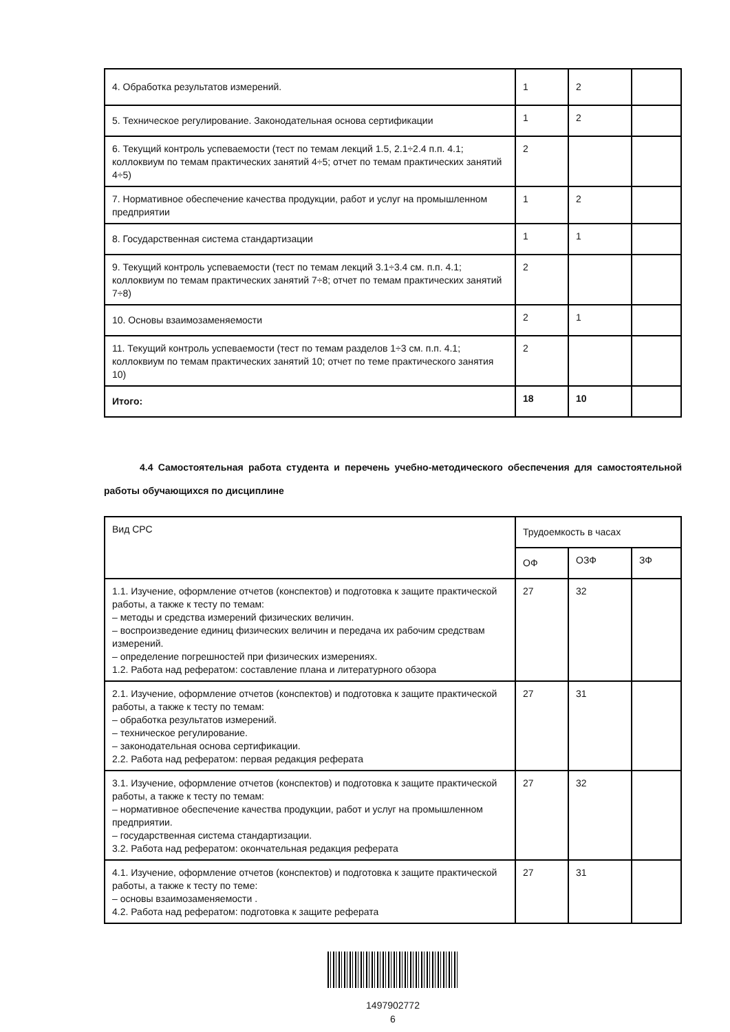| 4. Обработка результатов измерений. | 1 | 2 | |
| 5. Техническое регулирование. Законодательная основа сертификации | 1 | 2 | |
| 6. Текущий контроль успеваемости (тест по темам лекций 1.5, 2.1÷2.4 п.п. 4.1; коллоквиум по темам практических занятий 4÷5; отчет по темам практических занятий 4÷5) | 2 | | |
| 7. Нормативное обеспечение качества продукции, работ и услуг на промышленном предприятии | 1 | 2 | |
| 8. Государственная система стандартизации | 1 | 1 | |
| 9. Текущий контроль успеваемости (тест по темам лекций 3.1÷3.4 см. п.п. 4.1; коллоквиум по темам практических занятий 7÷8; отчет по темам практических занятий 7÷8) | 2 | | |
| 10. Основы взаимозаменяемости | 2 | 1 | |
| 11. Текущий контроль успеваемости (тест по темам разделов 1÷3 см. п.п. 4.1; коллоквиум по темам практических занятий 10; отчет по теме практического занятия 10) | 2 | | |
| Итого: | 18 | 10 | |
4.4 Самостоятельная работа студента и перечень учебно-методического обеспечения для самостоятельной работы обучающихся по дисциплине
| Вид СРС | Трудоемкость в часах | | |
| --- | --- | --- | --- |
| | ОФ | ОЗФ | ЗФ |
| 1.1. Изучение, оформление отчетов (конспектов) и подготовка к защите практической работы, а также к тесту по темам: – методы и средства измерений физических величин. – воспроизведение единиц физических величин и передача их рабочим средствам измерений. – определение погрешностей при физических измерениях. 1.2. Работа над рефератом: составление плана и литературного обзора | 27 | 32 | |
| 2.1. Изучение, оформление отчетов (конспектов) и подготовка к защите практической работы, а также к тесту по темам: – обработка результатов измерений. – техническое регулирование. – законодательная основа сертификации. 2.2. Работа над рефератом: первая редакция реферата | 27 | 31 | |
| 3.1. Изучение, оформление отчетов (конспектов) и подготовка к защите практической работы, а также к тесту по темам: – нормативное обеспечение качества продукции, работ и услуг на промышленном предприятии. – государственная система стандартизации. 3.2. Работа над рефератом: окончательная редакция реферата | 27 | 32 | |
| 4.1. Изучение, оформление отчетов (конспектов) и подготовка к защите практической работы, а также к тесту по теме: – основы взаимозаменяемости . 4.2. Работа над рефератом: подготовка к защите реферата | 27 | 31 | |
1497902772
6